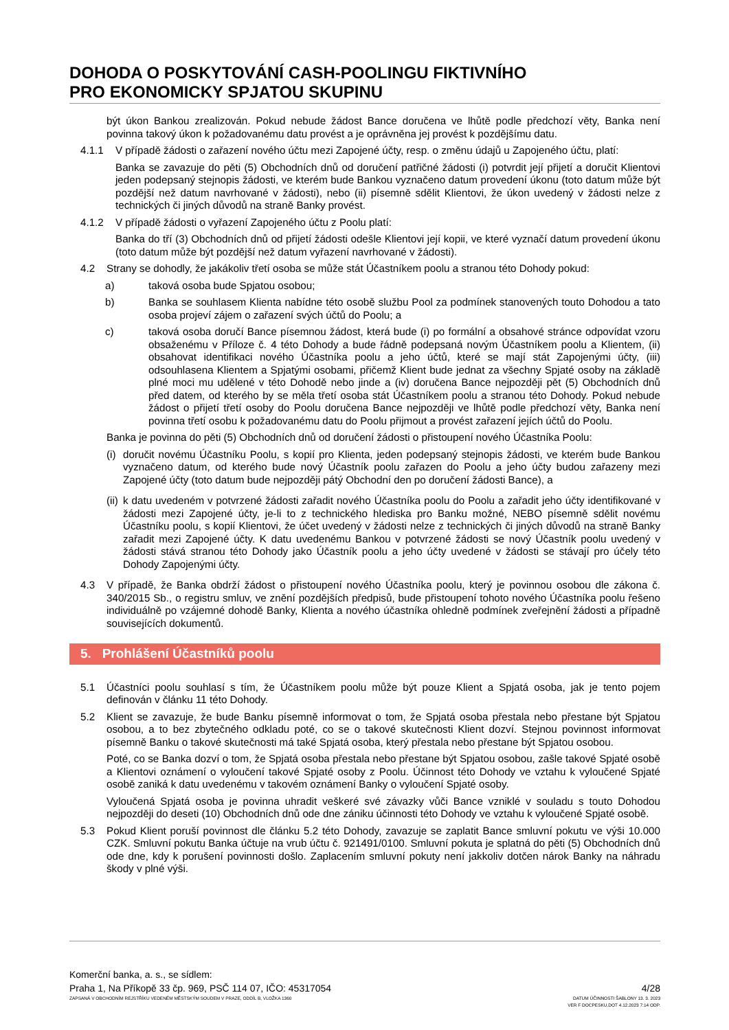DOHODA O POSKYTOVÁNÍ CASH-POOLINGU FIKTIVNÍHO
PRO EKONOMICKY SPJATOU SKUPINU
být úkon Bankou zrealizován. Pokud nebude žádost Bance doručena ve lhůtě podle předchozí věty, Banka není povinna takový úkon k požadovanému datu provést a je oprávněna jej provést k pozdějšímu datu.
4.1.1 V případě žádosti o zařazení nového účtu mezi Zapojené účty, resp. o změnu údajů u Zapojeného účtu, platí:
Banka se zavazuje do pěti (5) Obchodních dnů od doručení patřičné žádosti (i) potvrdit její přijetí a doručit Klientovi jeden podepsaný stejnopis žádosti, ve kterém bude Bankou vyznačeno datum provedení úkonu (toto datum může být pozdější než datum navrhované v žádosti), nebo (ii) písemně sdělit Klientovi, že úkon uvedený v žádosti nelze z technických či jiných důvodů na straně Banky provést.
4.1.2 V případě žádosti o vyřazení Zapojeného účtu z Poolu platí:
Banka do tří (3) Obchodních dnů od přijetí žádosti odešle Klientovi její kopii, ve které vyznačí datum provedení úkonu (toto datum může být pozdější než datum vyřazení navrhované v žádosti).
4.2 Strany se dohodly, že jakákoliv třetí osoba se může stát Účastníkem poolu a stranou této Dohody pokud:
a) taková osoba bude Spjatou osobou;
b) Banka se souhlasem Klienta nabídne této osobě službu Pool za podmínek stanovených touto Dohodou a tato osoba projeví zájem o zařazení svých účtů do Poolu; a
c) taková osoba doručí Bance písemnou žádost, která bude (i) po formální a obsahové stránce odpovídat vzoru obsaženému v Příloze č. 4 této Dohody a bude řádně podepsaná novým Účastníkem poolu a Klientem, (ii) obsahovat identifikaci nového Účastníka poolu a jeho účtů, které se mají stát Zapojenými účty, (iii) odsouhlasena Klientem a Spjatými osobami, přičemž Klient bude jednat za všechny Spjaté osoby na základě plné moci mu udělené v této Dohodě nebo jinde a (iv) doručena Bance nejpozději pět (5) Obchodních dnů před datem, od kterého by se měla třetí osoba stát Účastníkem poolu a stranou této Dohody. Pokud nebude žádost o přijetí třetí osoby do Poolu doručena Bance nejpozději ve lhůtě podle předchozí věty, Banka není povinna třetí osobu k požadovanému datu do Poolu přijmout a provést zařazení jejích účtů do Poolu.
Banka je povinna do pěti (5) Obchodních dnů od doručení žádosti o přistoupení nového Účastníka Poolu:
(i) doručit novému Účastníku Poolu, s kopií pro Klienta, jeden podepsaný stejnopis žádosti, ve kterém bude Bankou vyznačeno datum, od kterého bude nový Účastník poolu zařazen do Poolu a jeho účty budou zařazeny mezi Zapojené účty (toto datum bude nejpozději pátý Obchodní den po doručení žádosti Bance), a
(ii) k datu uvedeném v potvrzené žádosti zařadit nového Účastníka poolu do Poolu a zařadit jeho účty identifikované v žádosti mezi Zapojené účty, je-li to z technického hlediska pro Banku možné, NEBO písemně sdělit novému Účastníku poolu, s kopií Klientovi, že účet uvedený v žádosti nelze z technických či jiných důvodů na straně Banky zařadit mezi Zapojené účty. K datu uvedenému Bankou v potvrzené žádosti se nový Účastník poolu uvedený v žádosti stává stranou této Dohody jako Účastník poolu a jeho účty uvedené v žádosti se stávají pro účely této Dohody Zapojenými účty.
4.3 V případě, že Banka obdrží žádost o přistoupení nového Účastníka poolu, který je povinnou osobou dle zákona č. 340/2015 Sb., o registru smluv, ve znění pozdějších předpisů, bude přistoupení tohoto nového Účastníka poolu řešeno individuálně po vzájemné dohodě Banky, Klienta a nového účastníka ohledně podmínek zveřejnění žádosti a případně souvisejících dokumentů.
5. Prohlášení Účastníků poolu
5.1 Účastníci poolu souhlasí s tím, že Účastníkem poolu může být pouze Klient a Spjatá osoba, jak je tento pojem definován v článku 11 této Dohody.
5.2 Klient se zavazuje, že bude Banku písemně informovat o tom, že Spjatá osoba přestala nebo přestane být Spjatou osobou, a to bez zbytečného odkladu poté, co se o takové skutečnosti Klient dozví. Stejnou povinnost informovat písemně Banku o takové skutečnosti má také Spjatá osoba, který přestala nebo přestane být Spjatou osobou.
Poté, co se Banka dozví o tom, že Spjatá osoba přestala nebo přestane být Spjatou osobou, zašle takové Spjaté osobě a Klientovi oznámení o vyloučení takové Spjaté osoby z Poolu. Účinnost této Dohody ve vztahu k vyloučené Spjaté osobě zaniká k datu uvedenému v takovém oznámení Banky o vyloučení Spjaté osoby.
Vyloučená Spjatá osoba je povinna uhradit veškeré své závazky vůči Bance vzniklé v souladu s touto Dohodou nejpozději do deseti (10) Obchodních dnů ode dne zániku účinnosti této Dohody ve vztahu k vyloučené Spjaté osobě.
5.3 Pokud Klient poruší povinnost dle článku 5.2 této Dohody, zavazuje se zaplatit Bance smluvní pokutu ve výši 10.000 CZK. Smluvní pokutu Banka účtuje na vrub účtu č. 921491/0100. Smluvní pokuta je splatná do pěti (5) Obchodních dnů ode dne, kdy k porušení povinnosti došlo. Zaplacením smluvní pokuty není jakkoliv dotčen nárok Banky na náhradu škody v plné výši.
Komerční banka, a. s., se sídlem:
Praha 1, Na Příkopě 33 čp. 969, PSČ 114 07, IČO: 45317054
ZAPSANÁ V OBCHODNÍM REJSTŘÍKU VEDENÉM MĚSTSKÝM SOUDEM V PRAZE, ODDÍL B, VLOŽKA 1360
4/28
DATUM ÚČINNOSTI ŠABLONY 13. 3. 2023
VER F DOCPESKU.DOT 4.12.2023 7:14 ODP.